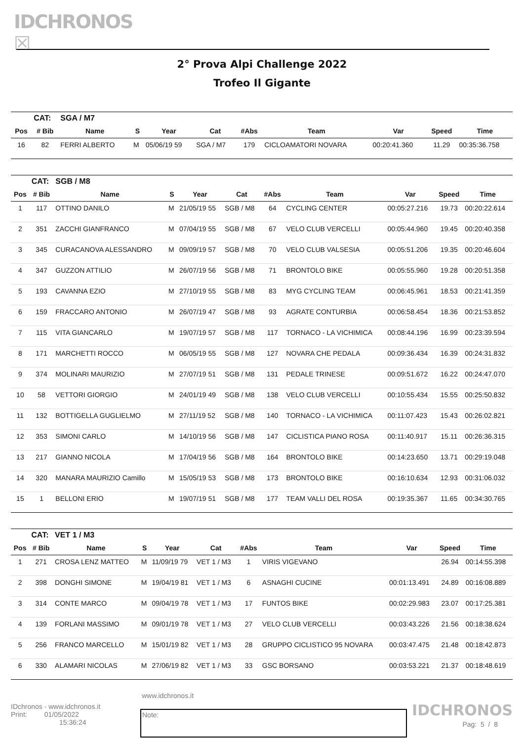IDCHRONOS ☒
2° Prova Alpi Challenge 2022
Trofeo Il Gigante
| | CAT: | SGA / M7 | | | | | | | | |
| Pos | # Bib | Name | S | Year | Cat | #Abs | Team | Var | Speed | Time |
| 16 | 82 | FERRI ALBERTO | M | 05/06/19 59 | SGA / M7 | 179 | CICLOAMATORI NOVARA | 00:20:41.360 | 11.29 | 00:35:36.758 |
| | CAT: | SGB / M8 | | | | | | | | |
| Pos | # Bib | Name | S | Year | Cat | #Abs | Team | Var | Speed | Time |
| 1 | 117 | OTTINO DANILO | M | 21/05/19 55 | SGB / M8 | 64 | CYCLING CENTER | 00:05:27.216 | 19.73 | 00:20:22.614 |
| 2 | 351 | ZACCHI GIANFRANCO | M | 07/04/19 55 | SGB / M8 | 67 | VELO CLUB VERCELLI | 00:05:44.960 | 19.45 | 00:20:40.358 |
| 3 | 345 | CURACANOVA ALESSANDRO | M | 09/09/19 57 | SGB / M8 | 70 | VELO CLUB VALSESIA | 00:05:51.206 | 19.35 | 00:20:46.604 |
| 4 | 347 | GUZZON ATTILIO | M | 26/07/19 56 | SGB / M8 | 71 | BRONTOLO BIKE | 00:05:55.960 | 19.28 | 00:20:51.358 |
| 5 | 193 | CAVANNA EZIO | M | 27/10/19 55 | SGB / M8 | 83 | MYG CYCLING TEAM | 00:06:45.961 | 18.53 | 00:21:41.359 |
| 6 | 159 | FRACCARO ANTONIO | M | 26/07/19 47 | SGB / M8 | 93 | AGRATE CONTURBIA | 00:06:58.454 | 18.36 | 00:21:53.852 |
| 7 | 115 | VITA GIANCARLO | M | 19/07/19 57 | SGB / M8 | 117 | TORNACO - LA VICHIMICA | 00:08:44.196 | 16.99 | 00:23:39.594 |
| 8 | 171 | MARCHETTI ROCCO | M | 06/05/19 55 | SGB / M8 | 127 | NOVARA CHE PEDALA | 00:09:36.434 | 16.39 | 00:24:31.832 |
| 9 | 374 | MOLINARI MAURIZIO | M | 27/07/19 51 | SGB / M8 | 131 | PEDALE TRINESE | 00:09:51.672 | 16.22 | 00:24:47.070 |
| 10 | 58 | VETTORI GIORGIO | M | 24/01/19 49 | SGB / M8 | 138 | VELO CLUB VERCELLI | 00:10:55.434 | 15.55 | 00:25:50.832 |
| 11 | 132 | BOTTIGELLA GUGLIELMO | M | 27/11/19 52 | SGB / M8 | 140 | TORNACO - LA VICHIMICA | 00:11:07.423 | 15.43 | 00:26:02.821 |
| 12 | 353 | SIMONI CARLO | M | 14/10/19 56 | SGB / M8 | 147 | CICLISTICA PIANO ROSA | 00:11:40.917 | 15.11 | 00:26:36.315 |
| 13 | 217 | GIANNO NICOLA | M | 17/04/19 56 | SGB / M8 | 164 | BRONTOLO BIKE | 00:14:23.650 | 13.71 | 00:29:19.048 |
| 14 | 320 | MANARA MAURIZIO Camillo | M | 15/05/19 53 | SGB / M8 | 173 | BRONTOLO BIKE | 00:16:10.634 | 12.93 | 00:31:06.032 |
| 15 | 1 | BELLONI ERIO | M | 19/07/19 51 | SGB / M8 | 177 | TEAM VALLI DEL ROSA | 00:19:35.367 | 11.65 | 00:34:30.765 |
| | CAT: | VET 1 / M3 | | | | | | | | |
| Pos | # Bib | Name | S | Year | Cat | #Abs | Team | Var | Speed | Time |
| 1 | 271 | CROSA LENZ MATTEO | M | 11/09/19 79 | VET 1 / M3 | 1 | VIRIS VIGEVANO | | 26.94 | 00:14:55.398 |
| 2 | 398 | DONGHI SIMONE | M | 19/04/19 81 | VET 1 / M3 | 6 | ASNAGHI CUCINE | 00:01:13.491 | 24.89 | 00:16:08.889 |
| 3 | 314 | CONTE MARCO | M | 09/04/19 78 | VET 1 / M3 | 17 | FUNTOS BIKE | 00:02:29.983 | 23.07 | 00:17:25.381 |
| 4 | 139 | FORLANI MASSIMO | M | 09/01/19 78 | VET 1 / M3 | 27 | VELO CLUB VERCELLI | 00:03:43.226 | 21.56 | 00:18:38.624 |
| 5 | 256 | FRANCO MARCELLO | M | 15/01/19 82 | VET 1 / M3 | 28 | GRUPPO CICLISTICO 95 NOVARA | 00:03:47.475 | 21.48 | 00:18:42.873 |
| 6 | 330 | ALAMARI NICOLAS | M | 27/06/19 82 | VET 1 / M3 | 33 | GSC BORSANO | 00:03:53.221 | 21.37 | 00:18:48.619 |
www.idchronos.it
IDchronos - www.idchronos.it
Print: 01/05/2022
15:36:24
Note: IDCHRONOS
Pag: 5 / 8